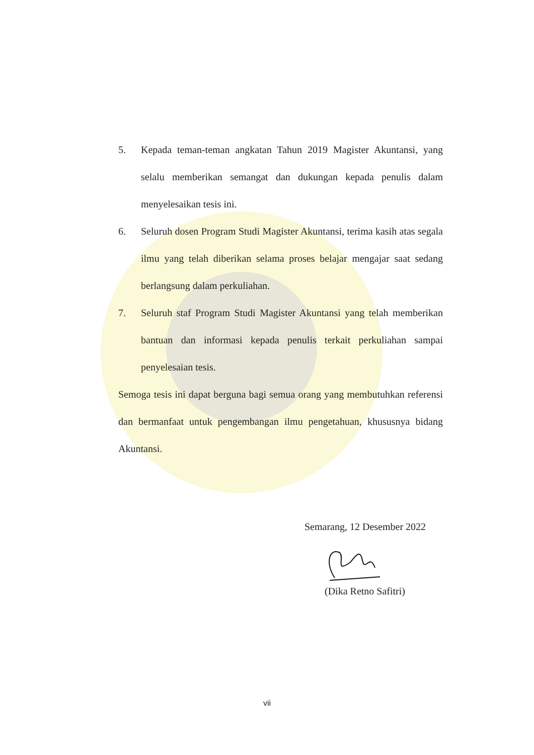5. Kepada teman-teman angkatan Tahun 2019 Magister Akuntansi, yang selalu memberikan semangat dan dukungan kepada penulis dalam menyelesaikan tesis ini.
6. Seluruh dosen Program Studi Magister Akuntansi, terima kasih atas segala ilmu yang telah diberikan selama proses belajar mengajar saat sedang berlangsung dalam perkuliahan.
7. Seluruh staf Program Studi Magister Akuntansi yang telah memberikan bantuan dan informasi kepada penulis terkait perkuliahan sampai penyelesaian tesis.
Semoga tesis ini dapat berguna bagi semua orang yang membutuhkan referensi dan bermanfaat untuk pengembangan ilmu pengetahuan, khususnya bidang Akuntansi.
Semarang, 12 Desember 2022
(Dika Retno Safitri)
vii